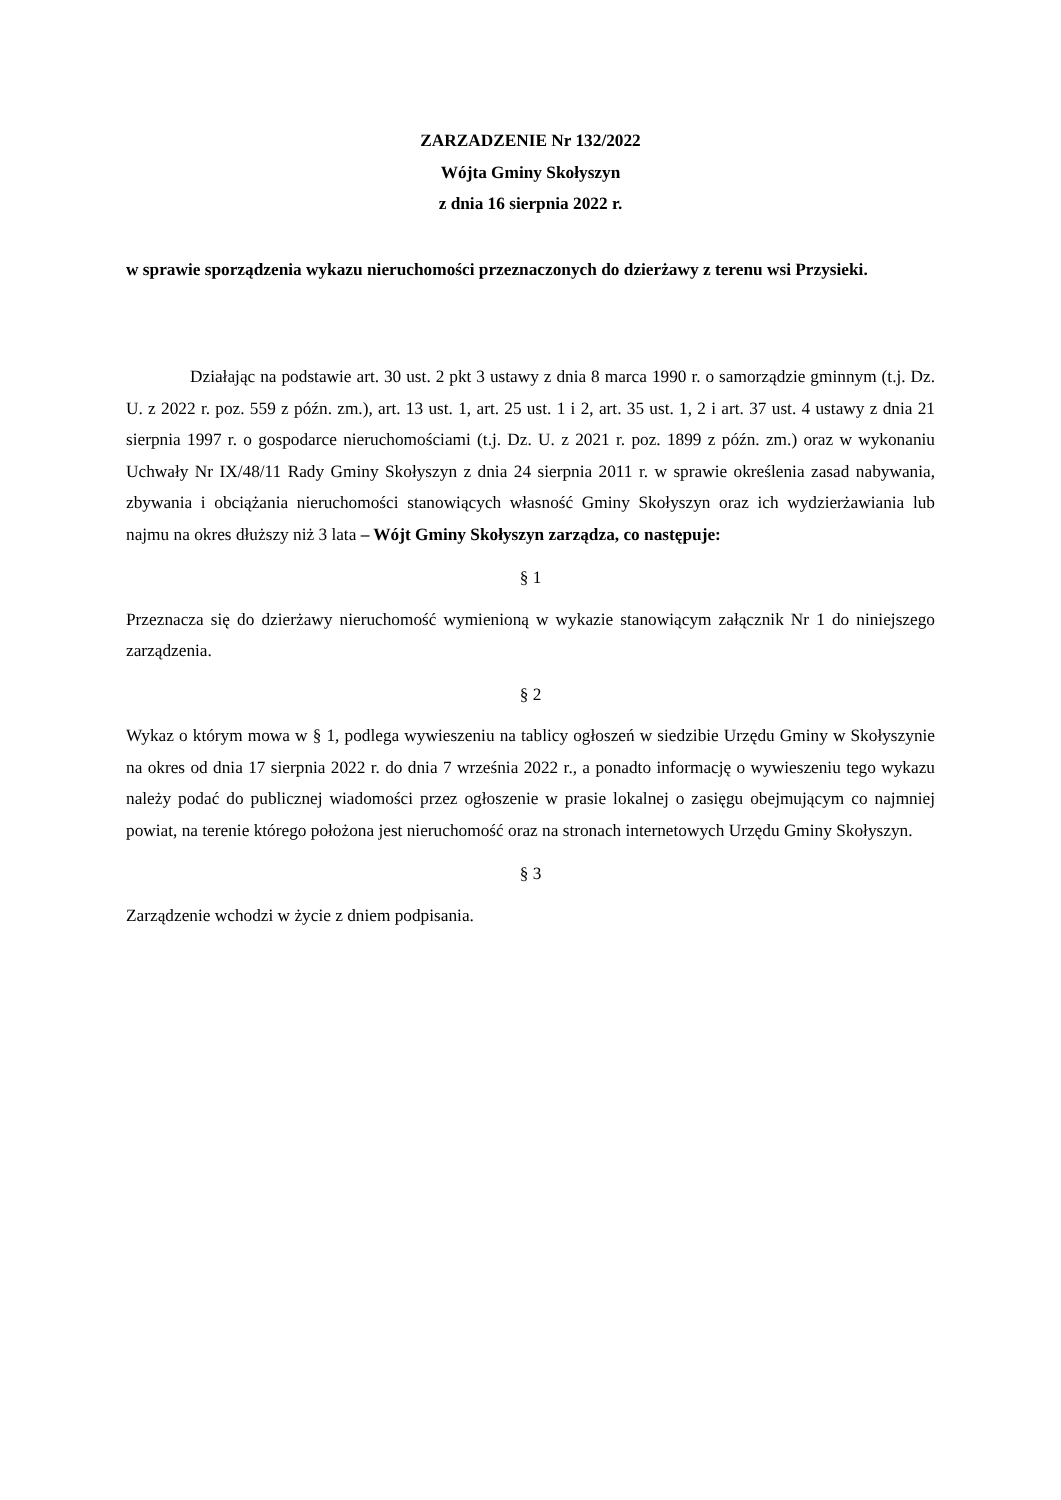ZARZADZENIE Nr 132/2022
Wójta Gminy Skołyszyn
z dnia 16 sierpnia 2022 r.
w sprawie sporządzenia wykazu nieruchomości przeznaczonych do dzierżawy z terenu wsi Przysieki.
Działając na podstawie art. 30 ust. 2 pkt 3 ustawy z dnia 8 marca 1990 r. o samorządzie gminnym (t.j. Dz. U. z 2022 r. poz. 559 z późn. zm.), art. 13 ust. 1, art. 25 ust. 1 i 2, art. 35 ust. 1, 2 i art. 37 ust. 4 ustawy z dnia 21 sierpnia 1997 r. o gospodarce nieruchomościami (t.j. Dz. U. z 2021 r. poz. 1899 z późn. zm.) oraz w wykonaniu Uchwały Nr IX/48/11 Rady Gminy Skołyszyn z dnia 24 sierpnia 2011 r. w sprawie określenia zasad nabywania, zbywania i obciążania nieruchomości stanowiących własność Gminy Skołyszyn oraz ich wydzierżawiania lub najmu na okres dłuższy niż 3 lata – Wójt Gminy Skołyszyn zarządza, co następuje:
§ 1
Przeznacza się do dzierżawy nieruchomość wymienioną w wykazie stanowiącym załącznik Nr 1 do niniejszego zarządzenia.
§ 2
Wykaz o którym mowa w § 1, podlega wywieszeniu na tablicy ogłoszeń w siedzibie Urzędu Gminy w Skołyszynie na okres od dnia 17 sierpnia 2022 r. do dnia 7 września 2022 r., a ponadto informację o wywieszeniu tego wykazu należy podać do publicznej wiadomości przez ogłoszenie w prasie lokalnej o zasięgu obejmującym co najmniej powiat, na terenie którego położona jest nieruchomość oraz na stronach internetowych Urzędu Gminy Skołyszyn.
§ 3
Zarządzenie wchodzi w życie z dniem podpisania.